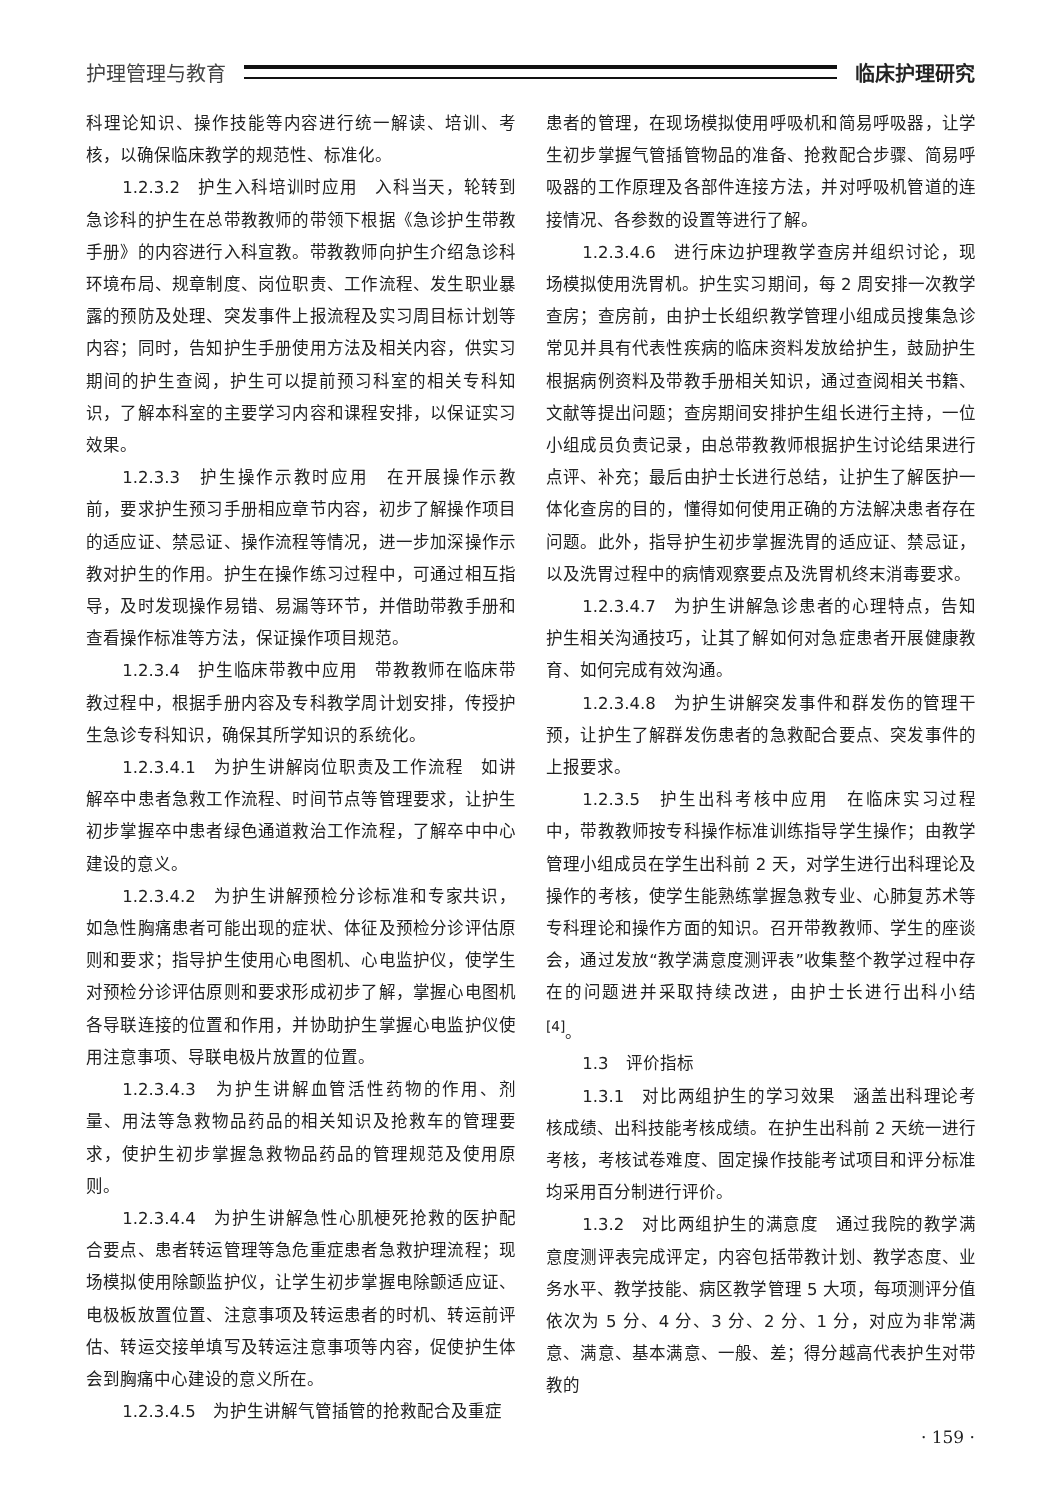护理管理与教育 临床护理研究
科理论知识、操作技能等内容进行统一解读、培训、考核，以确保临床教学的规范性、标准化。
1.2.3.2　护生入科培训时应用　入科当天，轮转到急诊科的护生在总带教教师的带领下根据《急诊护生带教手册》的内容进行入科宣教。带教教师向护生介绍急诊科环境布局、规章制度、岗位职责、工作流程、发生职业暴露的预防及处理、突发事件上报流程及实习周目标计划等内容；同时，告知护生手册使用方法及相关内容，供实习期间的护生查阅，护生可以提前预习科室的相关专科知识，了解本科室的主要学习内容和课程安排，以保证实习效果。
1.2.3.3　护生操作示教时应用　在开展操作示教前，要求护生预习手册相应章节内容，初步了解操作项目的适应证、禁忌证、操作流程等情况，进一步加深操作示教对护生的作用。护生在操作练习过程中，可通过相互指导，及时发现操作易错、易漏等环节，并借助带教手册和查看操作标准等方法，保证操作项目规范。
1.2.3.4　护生临床带教中应用　带教教师在临床带教过程中，根据手册内容及专科教学周计划安排，传授护生急诊专科知识，确保其所学知识的系统化。
1.2.3.4.1　为护生讲解岗位职责及工作流程　如讲解卒中患者急救工作流程、时间节点等管理要求，让护生初步掌握卒中患者绿色通道救治工作流程，了解卒中中心建设的意义。
1.2.3.4.2　为护生讲解预检分诊标准和专家共识，如急性胸痛患者可能出现的症状、体征及预检分诊评估原则和要求；指导护生使用心电图机、心电监护仪，使学生对预检分诊评估原则和要求形成初步了解，掌握心电图机各导联连接的位置和作用，并协助护生掌握心电监护仪使用注意事项、导联电极片放置的位置。
1.2.3.4.3　为护生讲解血管活性药物的作用、剂量、用法等急救物品药品的相关知识及抢救车的管理要求，使护生初步掌握急救物品药品的管理规范及使用原则。
1.2.3.4.4　为护生讲解急性心肌梗死抢救的医护配合要点、患者转运管理等急危重症患者急救护理流程；现场模拟使用除颤监护仪，让学生初步掌握电除颤适应证、电极板放置位置、注意事项及转运患者的时机、转运前评估、转运交接单填写及转运注意事项等内容，促使护生体会到胸痛中心建设的意义所在。
1.2.3.4.5　为护生讲解气管插管的抢救配合及重症
患者的管理，在现场模拟使用呼吸机和简易呼吸器，让学生初步掌握气管插管物品的准备、抢救配合步骤、简易呼吸器的工作原理及各部件连接方法，并对呼吸机管道的连接情况、各参数的设置等进行了解。
1.2.3.4.6　进行床边护理教学查房并组织讨论，现场模拟使用洗胃机。护生实习期间，每 2 周安排一次教学查房；查房前，由护士长组织教学管理小组成员搜集急诊常见并具有代表性疾病的临床资料发放给护生，鼓励护生根据病例资料及带教手册相关知识，通过查阅相关书籍、文献等提出问题；查房期间安排护生组长进行主持，一位小组成员负责记录，由总带教教师根据护生讨论结果进行点评、补充；最后由护士长进行总结，让护生了解医护一体化查房的目的，懂得如何使用正确的方法解决患者存在问题。此外，指导护生初步掌握洗胃的适应证、禁忌证，以及洗胃过程中的病情观察要点及洗胃机终末消毒要求。
1.2.3.4.7　为护生讲解急诊患者的心理特点，告知护生相关沟通技巧，让其了解如何对急症患者开展健康教育、如何完成有效沟通。
1.2.3.4.8　为护生讲解突发事件和群发伤的管理干预，让护生了解群发伤患者的急救配合要点、突发事件的上报要求。
1.2.3.5　护生出科考核中应用　在临床实习过程中，带教教师按专科操作标准训练指导学生操作；由教学管理小组成员在学生出科前 2 天，对学生进行出科理论及操作的考核，使学生能熟练掌握急救专业、心肺复苏术等专科理论和操作方面的知识。召开带教教师、学生的座谈会，通过发放“教学满意度测评表”收集整个教学过程中存在的问题进并采取持续改进，由护士长进行出科小结 <sup>[4]</sup>。
1.3　评价指标
1.3.1　对比两组护生的学习效果　涵盖出科理论考核成绩、出科技能考核成绩。在护生出科前 2 天统一进行考核，考核试卷难度、固定操作技能考试项目和评分标准均采用百分制进行评价。
1.3.2　对比两组护生的满意度　通过我院的教学满意度测评表完成评定，内容包括带教计划、教学态度、业务水平、教学技能、病区教学管理 5 大项，每项测评分值依次为 5 分、4 分、3 分、2 分、1 分，对应为非常满意、满意、基本满意、一般、差；得分越高代表护生对带教的
· 159 ·